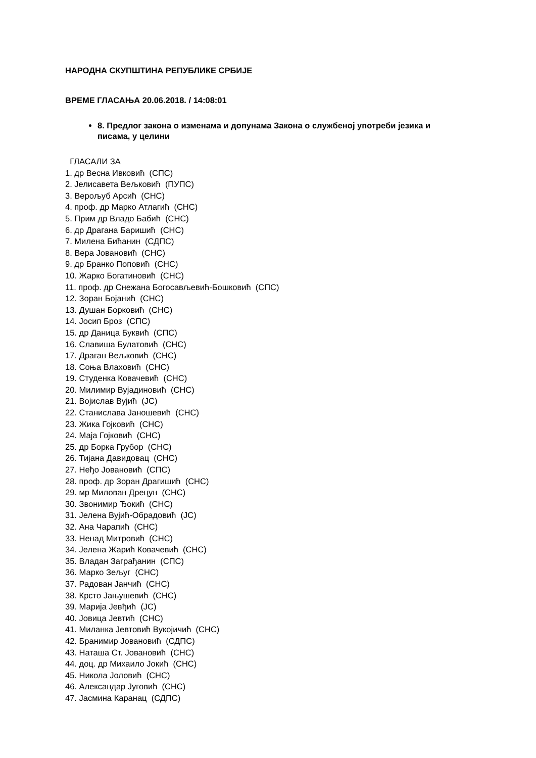НАРОДНА СКУПШТИНА РЕПУБЛИКЕ СРБИЈЕ
ВРЕМЕ ГЛАСАЊА 20.06.2018. / 14:08:01
8. Предлог закона о изменама и допунама Закона о службеној употреби језика и писама, у целини
ГЛАСАЛИ ЗА
1. др Весна Ивковић (СПС)
2. Јелисавета Вељковић (ПУПС)
3. Верољуб Арсић (СНС)
4. проф. др Марко Атлагић (СНС)
5. Прим др Владо Бабић (СНС)
6. др Драгана Баришић (СНС)
7. Милена Бићанин (СДПС)
8. Вера Јовановић (СНС)
9. др Бранко Поповић (СНС)
10. Жарко Богатиновић (СНС)
11. проф. др Снежана Богосављевић-Бошковић (СПС)
12. Зоран Бојанић (СНС)
13. Душан Борковић (СНС)
14. Јосип Броз (СПС)
15. др Даница Буквић (СПС)
16. Славиша Булатовић (СНС)
17. Драган Вељковић (СНС)
18. Соња Влаховић (СНС)
19. Студенка Ковачевић (СНС)
20. Милимир Вујадиновић (СНС)
21. Војислав Вујић (ЈС)
22. Станислава Јаношевић (СНС)
23. Жика Гојковић (СНС)
24. Маја Гојковић (СНС)
25. др Борка Грубор (СНС)
26. Тијана Давидовац (СНС)
27. Неђо Јовановић (СПС)
28. проф. др Зоран Драгишић (СНС)
29. мр Милован Дрецун (СНС)
30. Звонимир Ђокић (СНС)
31. Јелена Вујић-Обрадовић (ЈС)
32. Ана Чарапић (СНС)
33. Ненад Митровић (СНС)
34. Јелена Жарић Ковачевић (СНС)
35. Владан Заграђанин (СПС)
36. Марко Зељуг (СНС)
37. Радован Јанчић (СНС)
38. Крсто Јањушевић (СНС)
39. Марија Јевђић (ЈС)
40. Јовица Јевтић (СНС)
41. Миланка Јевтовић Вукојичић (СНС)
42. Бранимир Јовановић (СДПС)
43. Наташа Ст. Јовановић (СНС)
44. доц. др Михаило Јокић (СНС)
45. Никола Јоловић (СНС)
46. Александар Југовић (СНС)
47. Јасмина Каранац (СДПС)